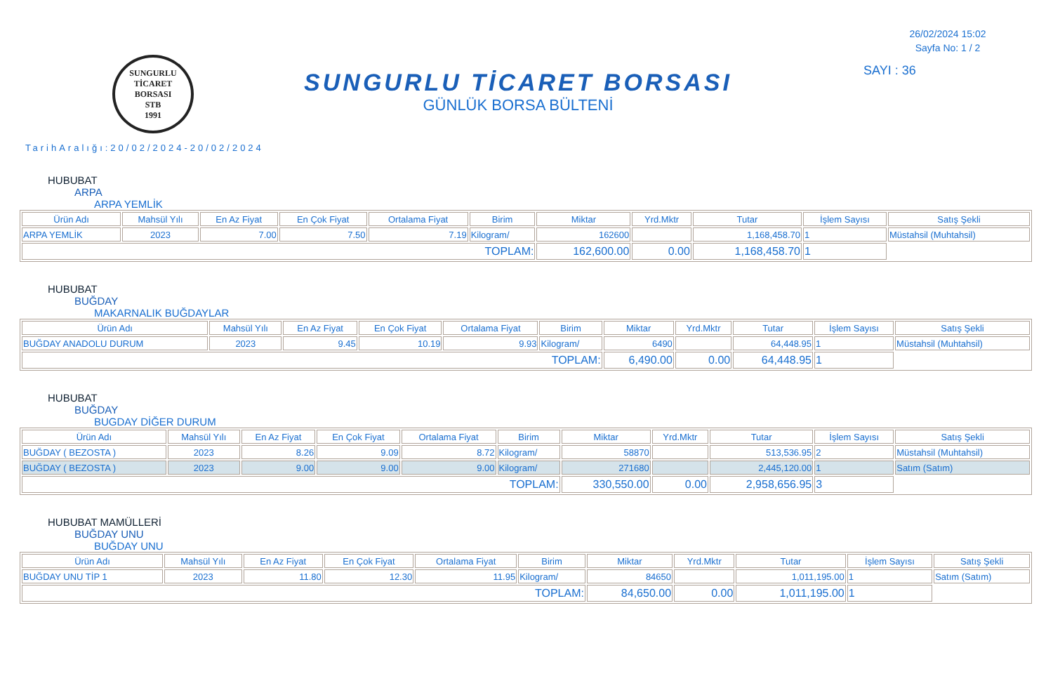SUNGURLU TİCARET BORSASI
STB
1991
SUNGURLU TİCARET BORSASI
GÜNLÜK BORSA BÜLTENİ
26/02/2024 15:02
Sayfa No: 1 / 2
SAYI : 36
TarihAralığı:20/02/2024-20/02/2024
HUBUBAT
ARPA
ARPA YEMLİK
| Ürün Adı | Mahsül Yılı | En Az Fiyat | En Çok Fiyat | Ortalama Fiyat | Birim | Miktar | Yrd.Mktr | Tutar | İşlem Sayısı | Satış Şekli |
| --- | --- | --- | --- | --- | --- | --- | --- | --- | --- | --- |
| ARPA YEMLİK | 2023 | 7.00 | 7.50 | 7.19 | Kilogram/ | 162600 | | 1,168,458.70 | 1 | Müstahsil (Muhtahsil) |
| TOPLAM: | | | | | | 162,600.00 | 0.00 | 1,168,458.70 | 1 | |
HUBUBAT
BUĞDAY
MAKARNALIK BUĞDAYLAR
| Ürün Adı | Mahsül Yılı | En Az Fiyat | En Çok Fiyat | Ortalama Fiyat | Birim | Miktar | Yrd.Mktr | Tutar | İşlem Sayısı | Satış Şekli |
| --- | --- | --- | --- | --- | --- | --- | --- | --- | --- | --- |
| BUĞDAY ANADOLU DURUM | 2023 | 9.45 | 10.19 | 9.93 | Kilogram/ | 6490 | | 64,448.95 | 1 | Müstahsil (Muhtahsil) |
| TOPLAM: | | | | | | 6,490.00 | 0.00 | 64,448.95 | 1 | |
HUBUBAT
BUĞDAY
BUGDAY DİĞER DURUM
| Ürün Adı | Mahsül Yılı | En Az Fiyat | En Çok Fiyat | Ortalama Fiyat | Birim | Miktar | Yrd.Mktr | Tutar | İşlem Sayısı | Satış Şekli |
| --- | --- | --- | --- | --- | --- | --- | --- | --- | --- | --- |
| BUĞDAY ( BEZOSTA ) | 2023 | 8.26 | 9.09 | 8.72 | Kilogram/ | 58870 | | 513,536.95 | 2 | Müstahsil (Muhtahsil) |
| BUĞDAY ( BEZOSTA ) | 2023 | 9.00 | 9.00 | 9.00 | Kilogram/ | 271680 | | 2,445,120.00 | 1 | Satım (Satım) |
| TOPLAM: | | | | | | 330,550.00 | 0.00 | 2,958,656.95 | 3 | |
HUBUBAT MAMÜLLERİ
BUĞDAY UNU
BUĞDAY UNU
| Ürün Adı | Mahsül Yılı | En Az Fiyat | En Çok Fiyat | Ortalama Fiyat | Birim | Miktar | Yrd.Mktr | Tutar | İşlem Sayısı | Satış Şekli |
| --- | --- | --- | --- | --- | --- | --- | --- | --- | --- | --- |
| BUĞDAY UNU TİP 1 | 2023 | 11.80 | 12.30 | 11.95 | Kilogram/ | 84650 | | 1,011,195.00 | 1 | Satım (Satım) |
| TOPLAM: | | | | | | 84,650.00 | 0.00 | 1,011,195.00 | 1 | |